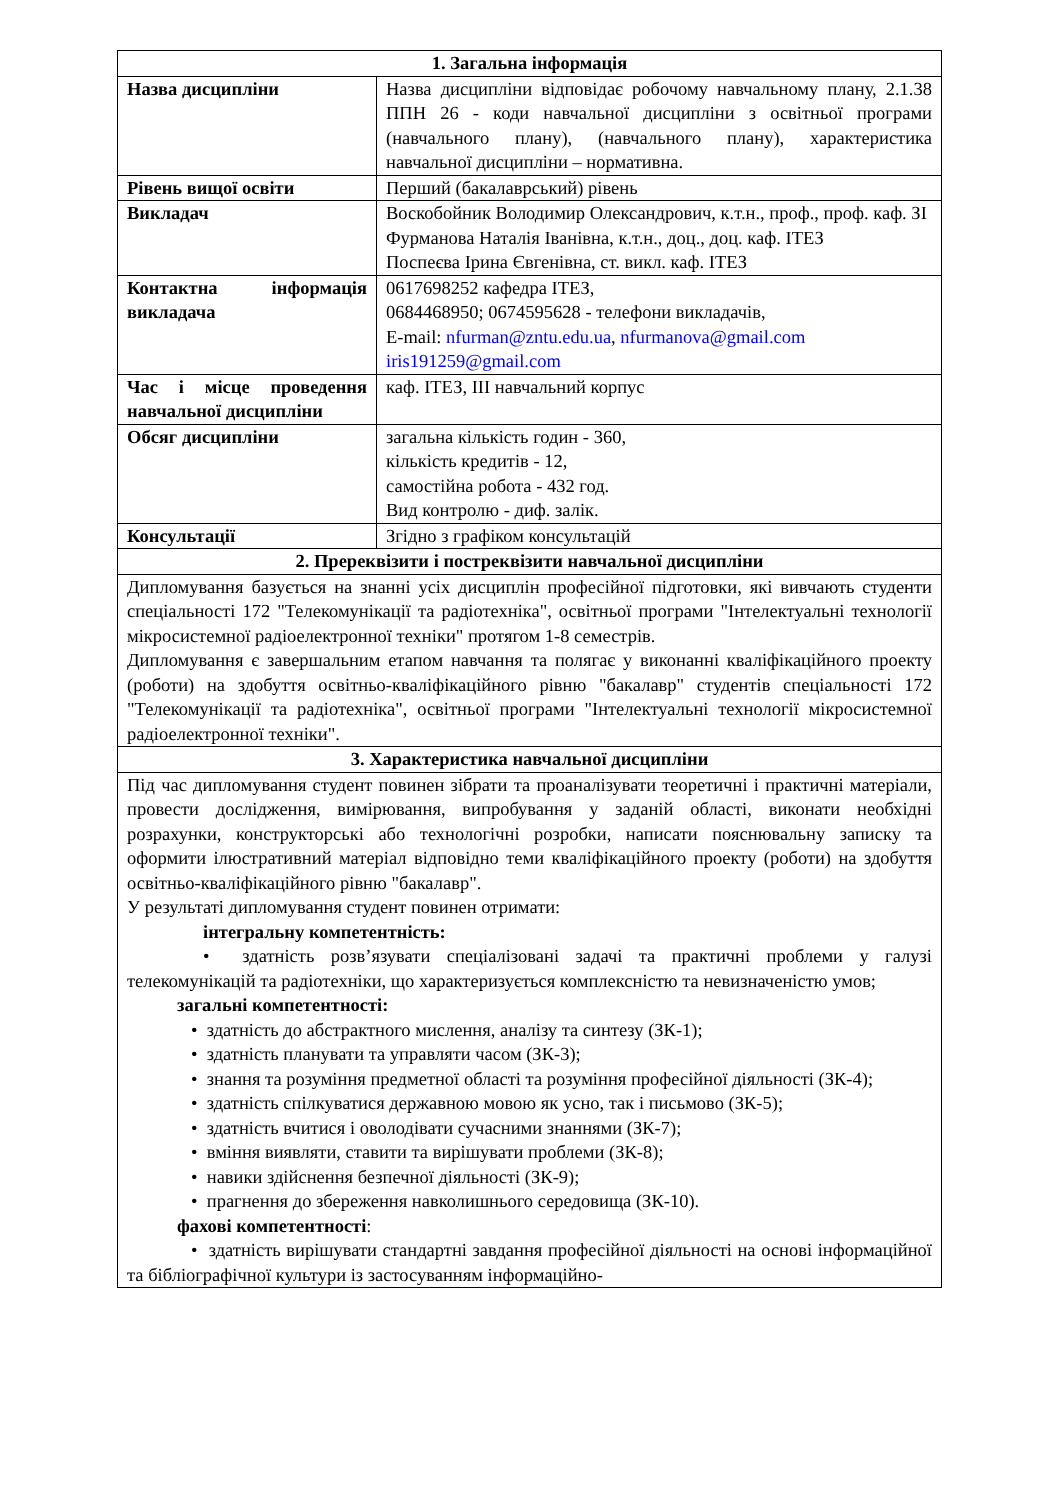| 1. Загальна інформація | |
| Назва дисципліни | Назва дисципліни відповідає робочому навчальному плану, 2.1.38 ППН 26 - коди навчальної дисципліни з освітньої програми (навчального плану), (навчального плану), характеристика навчальної дисципліни – нормативна. |
| Рівень вищої освіти | Перший (бакалаврський) рівень |
| Викладач | Воскобойник Володимир Олександрович, к.т.н., проф., проф. каф. ЗІ Фурманова Наталія Іванівна, к.т.н., доц., доц. каф. ІТЕЗ Поспеєва Ірина Євгенівна, ст. викл. каф. ІТЕЗ |
| Контактна інформація викладача | 0617698252 кафедра ІТЕЗ, 0684468950; 0674595628 - телефони викладачів, E-mail: nfurman@zntu.edu.ua , nfurmanova@gmail.com iris191259@gmail.com |
| Час і місце проведення навчальної дисципліни | каф. ІТЕЗ, ІІІ навчальний корпус |
| Обсяг дисципліни | загальна кількість годин - 360, кількість кредитів - 12, самостійна робота - 432 год. Вид контролю - диф. залік. |
| Консультації | Згідно з графіком консультацій |
| 2. Пререквізити і постреквізити навчальної дисципліни | |
| Дипломування базується на знанні усіх дисциплін професійної підготовки, які вивчають студенти спеціальності 172 "Телекомунікації та радіотехніка", освітньої програми "Інтелектуальні технології мікросистемної радіоелектронної техніки" протягом 1-8 семестрів. Дипломування є завершальним етапом навчання та полягає у виконанні кваліфікаційного проекту (роботи) на здобуття освітньо-кваліфікаційного рівню "бакалавр" студентів спеціальності 172 "Телекомунікації та радіотехніка", освітньої програми "Інтелектуальні технології мікросистемної радіоелектронної техніки". | |
| 3. Характеристика навчальної дисципліни | |
| Під час дипломування студент повинен зібрати та проаналізувати теоретичні і практичні матеріали, провести дослідження, вимірювання, випробування у заданій області, виконати необхідні розрахунки, конструкторські або технологічні розробки, написати пояснювальну записку та оформити ілюстративний матеріал відповідно теми кваліфікаційного проекту (роботи) на здобуття освітньо-кваліфікаційного рівню "бакалавр". У результаті дипломування студент повинен отримати: інтегральну компетентність: • здатність розв’язувати спеціалізовані задачі та практичні проблеми у галузі телекомунікацій та радіотехніки, що характеризується комплексністю та невизначеністю умов; загальні компетентності: • здатність до абстрактного мислення, аналізу та синтезу (ЗК-1); • здатність планувати та управляти часом (ЗК-3); • знання та розуміння предметної області та розуміння професійної діяльності (ЗК-4); • здатність спілкуватися державною мовою як усно, так і письмово (ЗК-5); • здатність вчитися і оволодівати сучасними знаннями (ЗК-7); • вміння виявляти, ставити та вирішувати проблеми (ЗК-8); • навики здійснення безпечної діяльності (ЗК-9); • прагнення до збереження навколишнього середовища (ЗК-10). фахові компетентності : • здатність вирішувати стандартні завдання професійної діяльності на основі інформаційної та бібліографічної культури із застосуванням інформаційно- | |